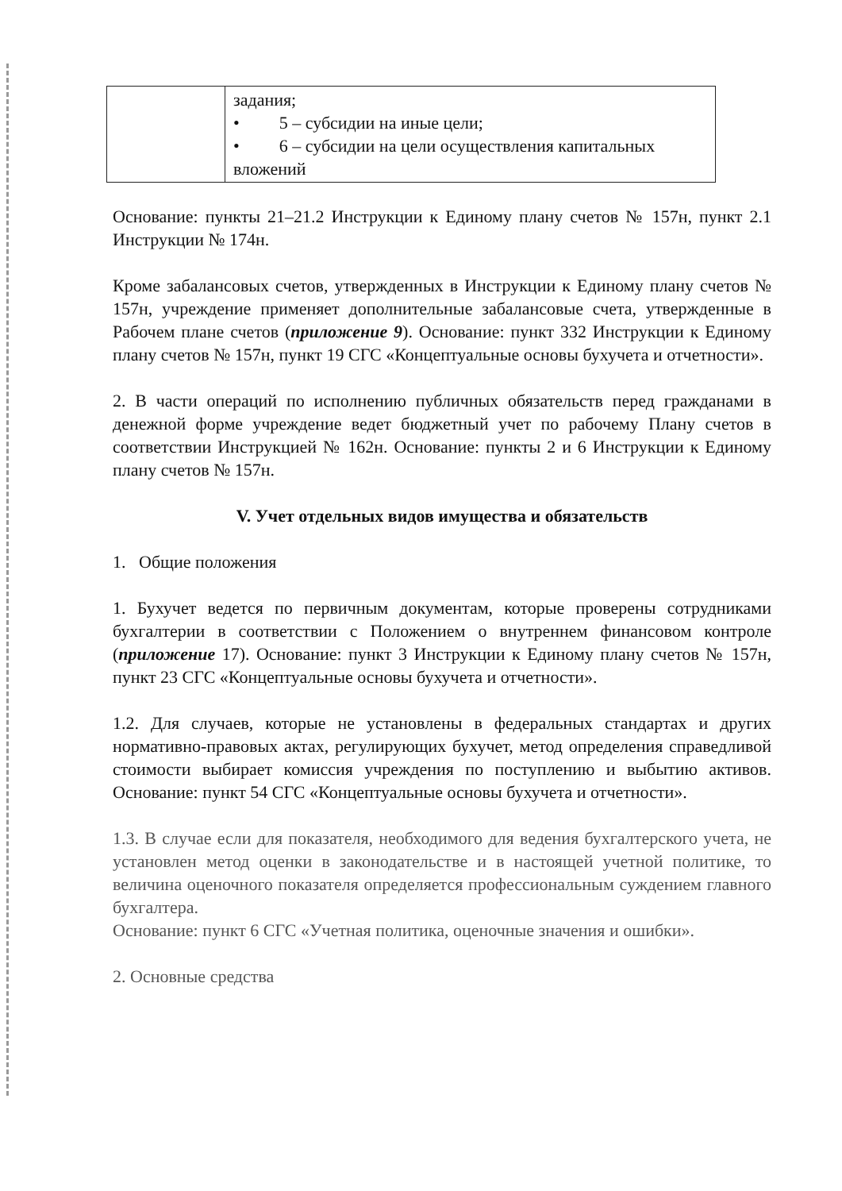| | задания; • 5 – субсидии на иные цели; • 6 – субсидии на цели осуществления капитальных вложений |
Основание: пункты 21–21.2 Инструкции к Единому плану счетов № 157н, пункт 2.1 Инструкции № 174н.
Кроме забалансовых счетов, утвержденных в Инструкции к Единому плану счетов № 157н, учреждение применяет дополнительные забалансовые счета, утвержденные в Рабочем плане счетов (приложение 9). Основание: пункт 332 Инструкции к Единому плану счетов № 157н, пункт 19 СГС «Концептуальные основы бухучета и отчетности».
2. В части операций по исполнению публичных обязательств перед гражданами в денежной форме учреждение ведет бюджетный учет по рабочему Плану счетов в соответствии Инструкцией № 162н. Основание: пункты 2 и 6 Инструкции к Единому плану счетов № 157н.
V. Учет отдельных видов имущества и обязательств
1. Общие положения
1. Бухучет ведется по первичным документам, которые проверены сотрудниками бухгалтерии в соответствии с Положением о внутреннем финансовом контроле (приложение 17). Основание: пункт 3 Инструкции к Единому плану счетов № 157н, пункт 23 СГС «Концептуальные основы бухучета и отчетности».
1.2. Для случаев, которые не установлены в федеральных стандартах и других нормативно-правовых актах, регулирующих бухучет, метод определения справедливой стоимости выбирает комиссия учреждения по поступлению и выбытию активов. Основание: пункт 54 СГС «Концептуальные основы бухучета и отчетности».
1.3. В случае если для показателя, необходимого для ведения бухгалтерского учета, не установлен метод оценки в законодательстве и в настоящей учетной политике, то величина оценочного показателя определяется профессиональным суждением главного бухгалтера.
Основание: пункт 6 СГС «Учетная политика, оценочные значения и ошибки».
2. Основные средства